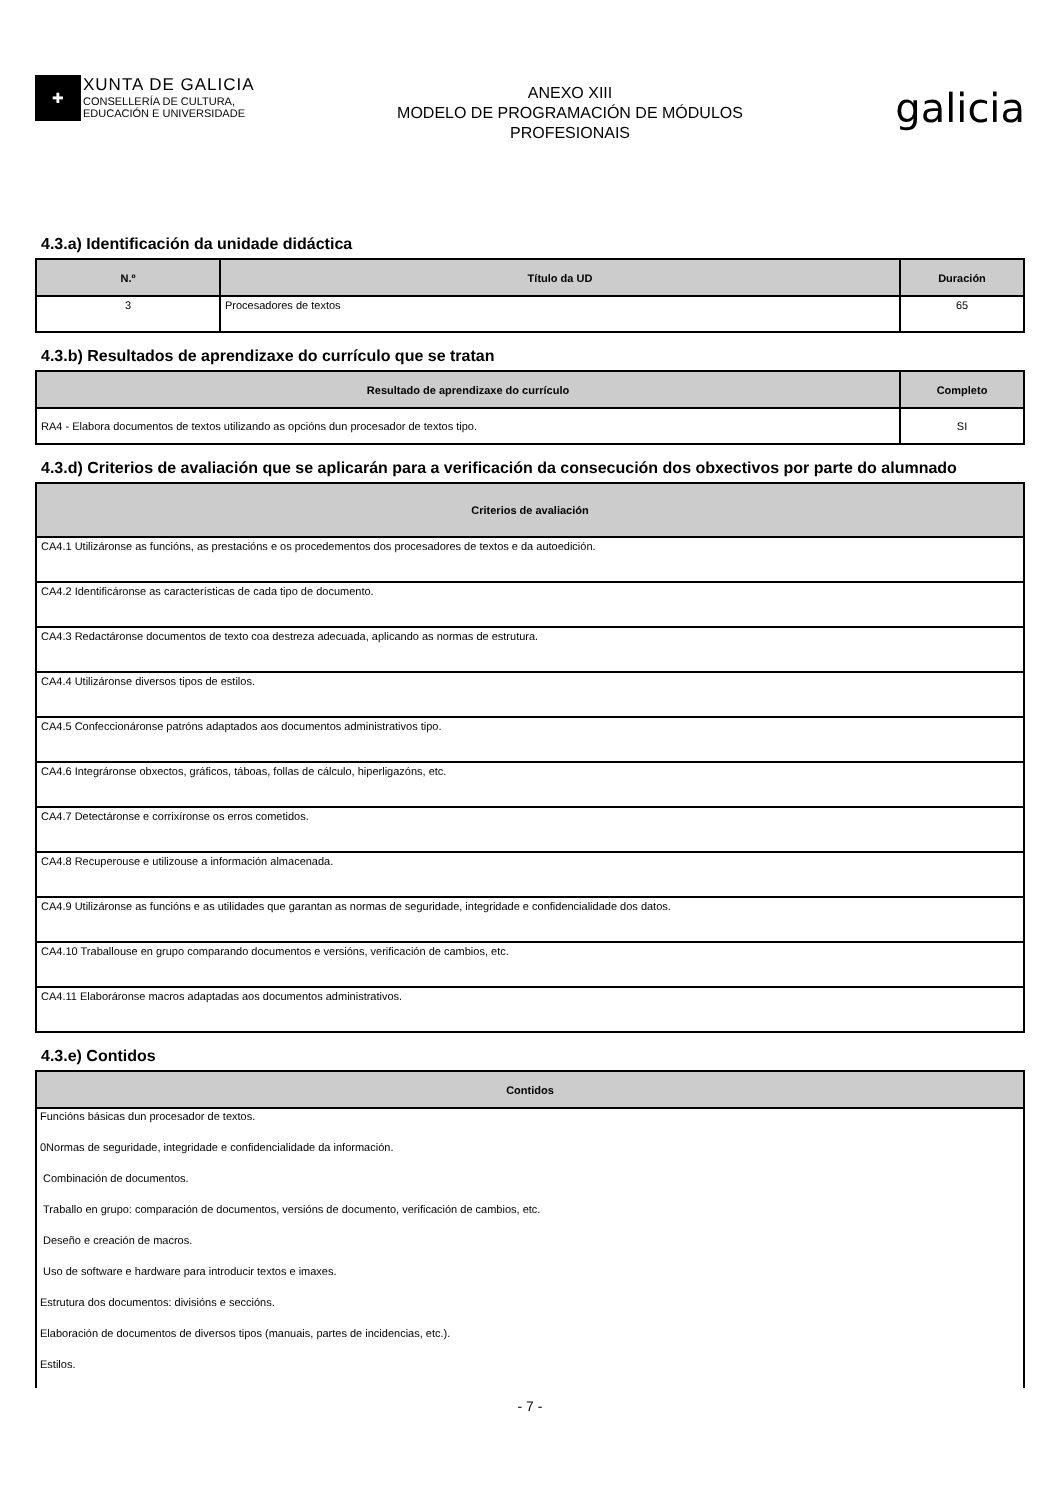✚
XUNTA DE GALICIA
CONSELLERÍA DE CULTURA,
EDUCACIÓN E UNIVERSIDADE
ANEXO XIII
MODELO DE PROGRAMACIÓN DE MÓDULOS
PROFESIONAIS
galicia
4.3.a) Identificación da unidade didáctica
| N.º | Título da UD | Duración |
| --- | --- | --- |
| 3 | Procesadores de textos | 65 |
4.3.b) Resultados de aprendizaxe do currículo que se tratan
| Resultado de aprendizaxe do currículo | Completo |
| --- | --- |
| RA4 - Elabora documentos de textos utilizando as opcións dun procesador de textos tipo. | SI |
4.3.d) Criterios de avaliación que se aplicarán para a verificación da consecución dos obxectivos por parte do alumnado
| Criterios de avaliación |
| --- |
| CA4.1 Utilizáronse as funcións, as prestacións e os procedementos dos procesadores de textos e da autoedición. |
| CA4.2 Identificáronse as características de cada tipo de documento. |
| CA4.3 Redactáronse documentos de texto coa destreza adecuada, aplicando as normas de estrutura. |
| CA4.4 Utilizáronse diversos tipos de estilos. |
| CA4.5 Confeccionáronse patróns adaptados aos documentos administrativos tipo. |
| CA4.6 Integráronse obxectos, gráficos, táboas, follas de cálculo, hiperligazóns, etc. |
| CA4.7 Detectáronse e corrixíronse os erros cometidos. |
| CA4.8 Recuperouse e utilizouse a información almacenada. |
| CA4.9 Utilizáronse as funcións e as utilidades que garantan as normas de seguridade, integridade e confidencialidade dos datos. |
| CA4.10 Traballouse en grupo comparando documentos e versións, verificación de cambios, etc. |
| CA4.11 Elaboráronse macros adaptadas aos documentos administrativos. |
4.3.e) Contidos
| Contidos |
| --- |
| Funcións básicas dun procesador de textos. |
| 0Normas de seguridade, integridade e confidencialidade da información. |
| Combinación de documentos. |
| Traballo en grupo: comparación de documentos, versións de documento, verificación de cambios, etc. |
| Deseño e creación de macros. |
| Uso de software e hardware para introducir textos e imaxes. |
| Estrutura dos documentos: divisións e seccións. |
| Elaboración de documentos de diversos tipos (manuais, partes de incidencias, etc.). |
| Estilos. |
- 7 -